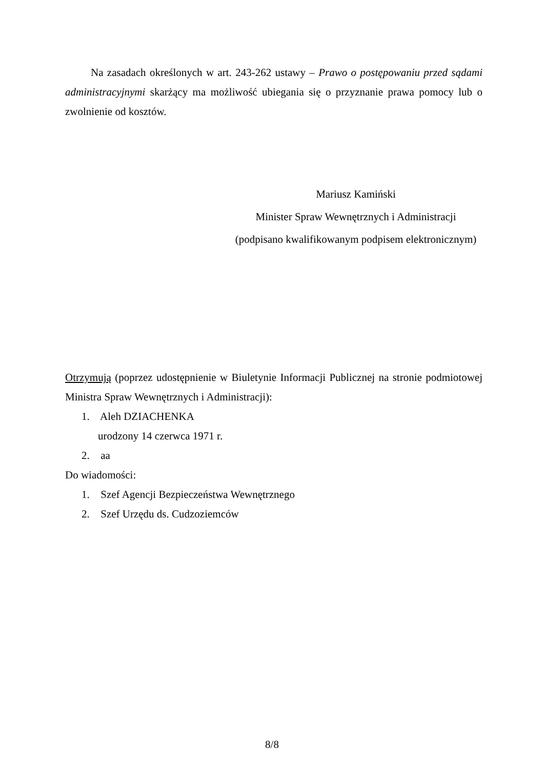Na zasadach określonych w art. 243-262 ustawy – Prawo o postępowaniu przed sądami administracyjnymi skarżący ma możliwość ubiegania się o przyznanie prawa pomocy lub o zwolnienie od kosztów.
Mariusz Kamiński
Minister Spraw Wewnętrznych i Administracji
(podpisano kwalifikowanym podpisem elektronicznym)
Otrzymują (poprzez udostępnienie w Biuletynie Informacji Publicznej na stronie podmiotowej Ministra Spraw Wewnętrznych i Administracji):
1. Aleh DZIACHENKA
urodzony 14 czerwca 1971 r.
2. aa
Do wiadomości:
1. Szef Agencji Bezpieczeństwa Wewnętrznego
2. Szef Urzędu ds. Cudzoziemców
8/8